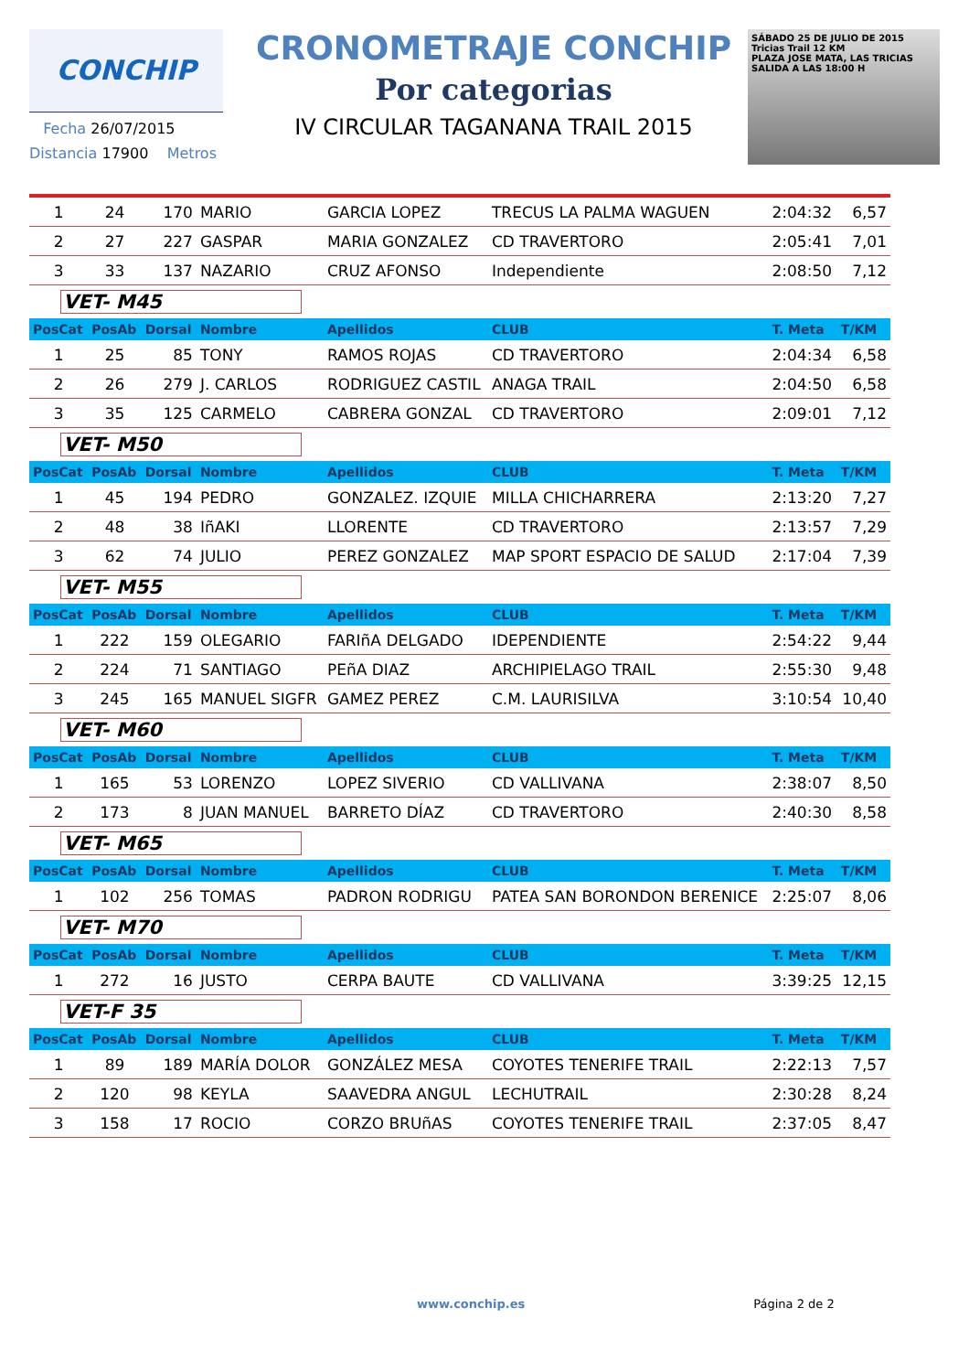CONCHIP
Fecha 26/07/2015
Distancia 17900 Metros
CRONOMETRAJE CONCHIP
Por categorias
IV CIRCULAR TAGANANA TRAIL 2015
SÁBADO 25 DE JULIO DE 2015
Tricias Trail 12 KM
PLAZA JOSE MATA, LAS TRICIAS
SALIDA A LAS 18:00 H
| 1 | 24 | 170 | MARIO | GARCIA LOPEZ | TRECUS LA PALMA WAGUEN | 2:04:32 | 6,57 |
| 2 | 27 | 227 | GASPAR | MARIA GONZALEZ | CD TRAVERTORO | 2:05:41 | 7,01 |
| 3 | 33 | 137 | NAZARIO | CRUZ AFONSO | Independiente | 2:08:50 | 7,12 |
| VET- M45 | | | | | | | |
| PosCat | PosAb | Dorsal | Nombre | Apellidos | CLUB | T. Meta | T/KM |
| 1 | 25 | 85 | TONY | RAMOS ROJAS | CD TRAVERTORO | 2:04:34 | 6,58 |
| 2 | 26 | 279 | J. CARLOS | RODRIGUEZ CASTIL | ANAGA TRAIL | 2:04:50 | 6,58 |
| 3 | 35 | 125 | CARMELO | CABRERA GONZAL | CD TRAVERTORO | 2:09:01 | 7,12 |
| VET- M50 | | | | | | | |
| PosCat | PosAb | Dorsal | Nombre | Apellidos | CLUB | T. Meta | T/KM |
| 1 | 45 | 194 | PEDRO | GONZALEZ. IZQUIE | MILLA CHICHARRERA | 2:13:20 | 7,27 |
| 2 | 48 | 38 | IñAKI | LLORENTE | CD TRAVERTORO | 2:13:57 | 7,29 |
| 3 | 62 | 74 | JULIO | PEREZ GONZALEZ | MAP SPORT ESPACIO DE SALUD | 2:17:04 | 7,39 |
| VET- M55 | | | | | | | |
| PosCat | PosAb | Dorsal | Nombre | Apellidos | CLUB | T. Meta | T/KM |
| 1 | 222 | 159 | OLEGARIO | FARIñA DELGADO | IDEPENDIENTE | 2:54:22 | 9,44 |
| 2 | 224 | 71 | SANTIAGO | PEñA DIAZ | ARCHIPIELAGO TRAIL | 2:55:30 | 9,48 |
| 3 | 245 | 165 | MANUEL SIGFR | GAMEZ PEREZ | C.M. LAURISILVA | 3:10:54 | 10,40 |
| VET- M60 | | | | | | | |
| PosCat | PosAb | Dorsal | Nombre | Apellidos | CLUB | T. Meta | T/KM |
| 1 | 165 | 53 | LORENZO | LOPEZ SIVERIO | CD VALLIVANA | 2:38:07 | 8,50 |
| 2 | 173 | 8 | JUAN MANUEL | BARRETO DÍAZ | CD TRAVERTORO | 2:40:30 | 8,58 |
| VET- M65 | | | | | | | |
| PosCat | PosAb | Dorsal | Nombre | Apellidos | CLUB | T. Meta | T/KM |
| 1 | 102 | 256 | TOMAS | PADRON RODRIGU | PATEA SAN BORONDON BERENICE | 2:25:07 | 8,06 |
| VET- M70 | | | | | | | |
| PosCat | PosAb | Dorsal | Nombre | Apellidos | CLUB | T. Meta | T/KM |
| 1 | 272 | 16 | JUSTO | CERPA BAUTE | CD VALLIVANA | 3:39:25 | 12,15 |
| VET-F 35 | | | | | | | |
| PosCat | PosAb | Dorsal | Nombre | Apellidos | CLUB | T. Meta | T/KM |
| 1 | 89 | 189 | MARÍA DOLOR | GONZÁLEZ MESA | COYOTES TENERIFE TRAIL | 2:22:13 | 7,57 |
| 2 | 120 | 98 | KEYLA | SAAVEDRA ANGUL | LECHUTRAIL | 2:30:28 | 8,24 |
| 3 | 158 | 17 | ROCIO | CORZO BRUñAS | COYOTES TENERIFE TRAIL | 2:37:05 | 8,47 |
www.conchip.es Página 2 de 2